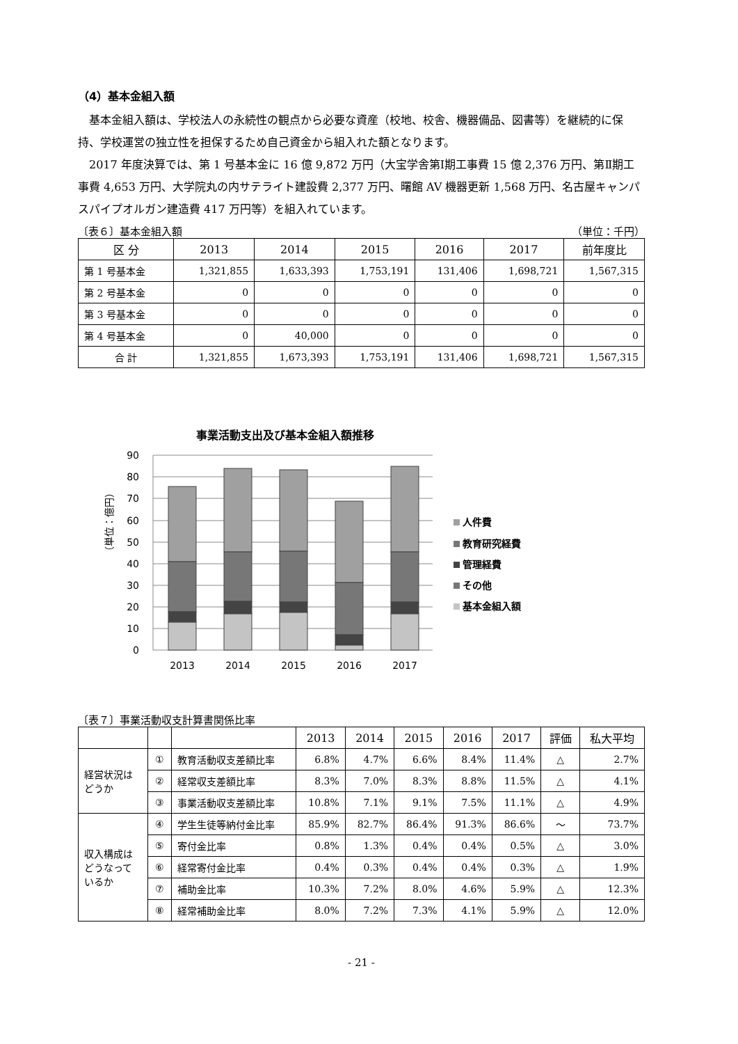（4）基本金組入額
基本金組入額は、学校法人の永続性の観点から必要な資産（校地、校舎、機器備品、図書等）を継続的に保持、学校運営の独立性を担保するため自己資金から組入れた額となります。
2017 年度決算では、第 1 号基本金に 16 億 9,872 万円（大宝学舎第Ⅰ期工事費 15 億 2,376 万円、第Ⅱ期工事費 4,653 万円、大学院丸の内サテライト建設費 2,377 万円、曙館 AV 機器更新 1,568 万円、名古屋キャンパスパイプオルガン建造費 417 万円等）を組入れています。
〔表６〕基本金組入額 （単位：千円）
| 区 分 | 2013 | 2014 | 2015 | 2016 | 2017 | 前年度比 |
| --- | --- | --- | --- | --- | --- | --- |
| 第 1 号基本金 | 1,321,855 | 1,633,393 | 1,753,191 | 131,406 | 1,698,721 | 1,567,315 |
| 第 2 号基本金 | 0 | 0 | 0 | 0 | 0 | 0 |
| 第 3 号基本金 | 0 | 0 | 0 | 0 | 0 | 0 |
| 第 4 号基本金 | 0 | 40,000 | 0 | 0 | 0 | 0 |
| 合 計 | 1,321,855 | 1,673,393 | 1,753,191 | 131,406 | 1,698,721 | 1,567,315 |
事業活動支出及び基本金組入額推移
90
80
70
60
50
40
30
20
10
0
（単位：億円）
2013
2014
2015
2016
2017
人件費
教育研究経費
管理経費
その他
基本金組入額
〔表７〕事業活動収支計算書関係比率
| | | | 2013 | 2014 | 2015 | 2016 | 2017 | 評価 | 私大平均 |
| --- | --- | --- | --- | --- | --- | --- | --- | --- | --- |
| 経営状況は どうか | ① | 教育活動収支差額比率 | 6.8% | 4.7% | 6.6% | 8.4% | 11.4% | △ | 2.7% |
| | ② | 経常収支差額比率 | 8.3% | 7.0% | 8.3% | 8.8% | 11.5% | △ | 4.1% |
| | ③ | 事業活動収支差額比率 | 10.8% | 7.1% | 9.1% | 7.5% | 11.1% | △ | 4.9% |
| 収入構成は どうなって いるか | ④ | 学生生徒等納付金比率 | 85.9% | 82.7% | 86.4% | 91.3% | 86.6% | ～ | 73.7% |
| | ⑤ | 寄付金比率 | 0.8% | 1.3% | 0.4% | 0.4% | 0.5% | △ | 3.0% |
| | ⑥ | 経常寄付金比率 | 0.4% | 0.3% | 0.4% | 0.4% | 0.3% | △ | 1.9% |
| | ⑦ | 補助金比率 | 10.3% | 7.2% | 8.0% | 4.6% | 5.9% | △ | 12.3% |
| | ⑧ | 経常補助金比率 | 8.0% | 7.2% | 7.3% | 4.1% | 5.9% | △ | 12.0% |
- 21 -